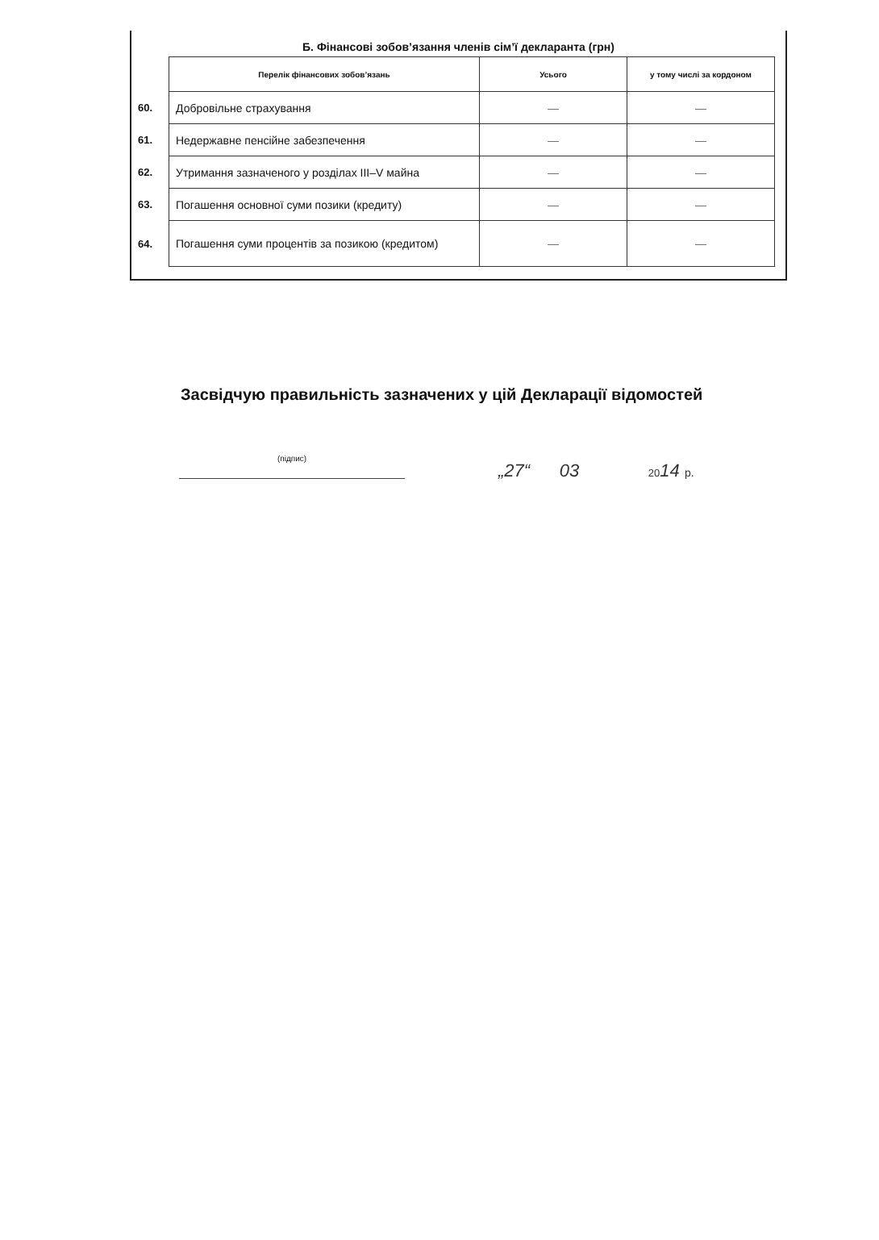Б. Фінансові зобов’язання членів сім’ї декларанта (грн)
| | Перелік фінансових зобов’язань | Усього | у тому числі за кордоном |
| 60. | Добровільне страхування | — | — |
| 61. | Недержавне пенсійне забезпечення | — | — |
| 62. | Утримання зазначеного у розділах III–V майна | — | — |
| 63. | Погашення основної суми позики (кредиту) | — | — |
| 64. | Погашення суми процентів за позикою (кредитом) | — | — |
Засвідчую правильність зазначених у цій Декларації відомостей
(підпис)
„27“ 03 2014 р.